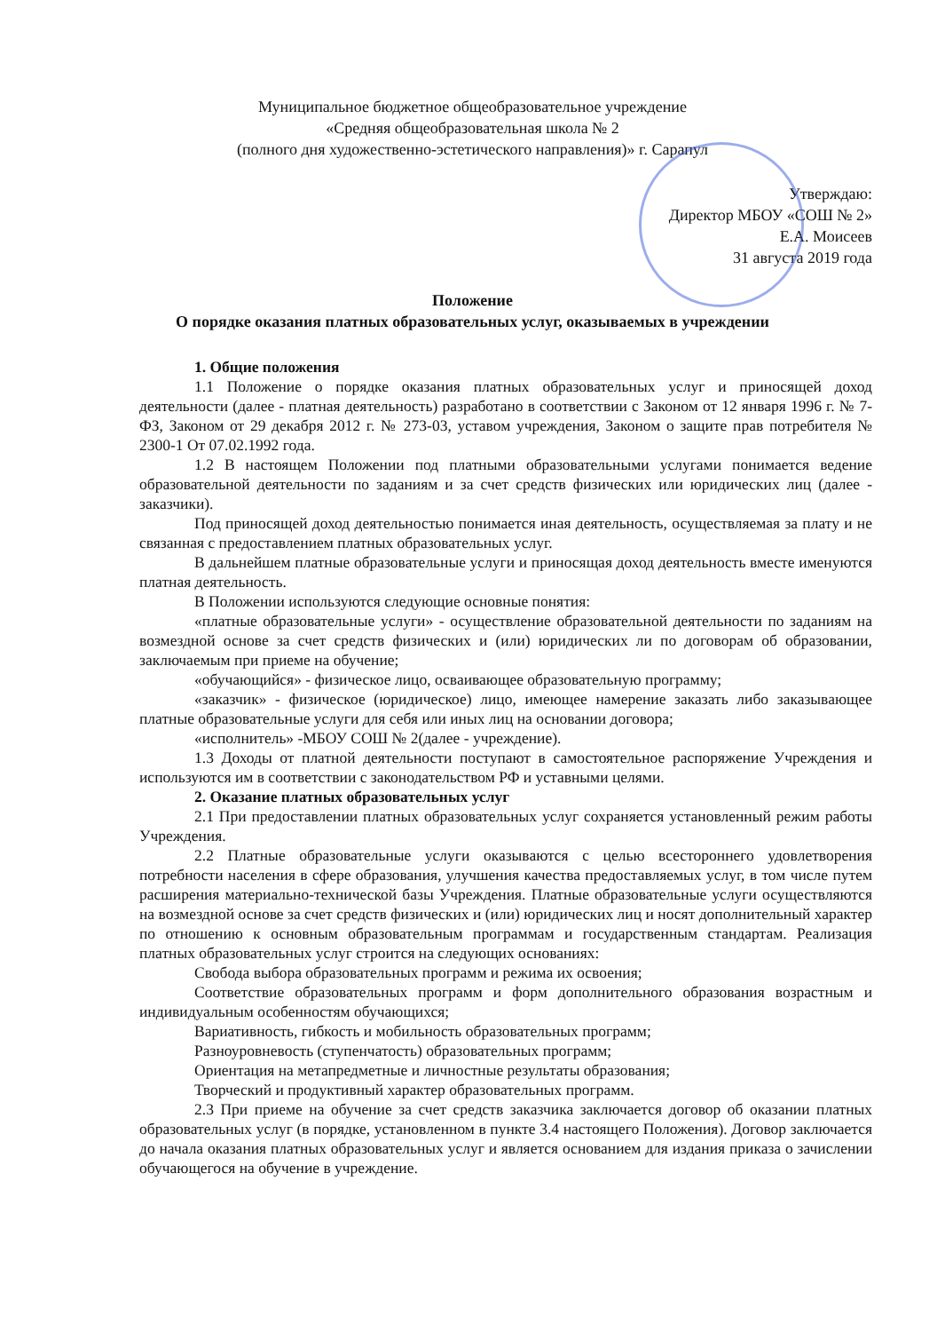Муниципальное бюджетное общеобразовательное учреждение
«Средняя общеобразовательная школа № 2
(полного дня художественно-эстетического направления)» г. Сарапул
Утверждаю:
Директор МБОУ «СОШ № 2»
Е.А. Моисеев
31 августа 2019 года
Положение
О порядке оказания платных образовательных услуг, оказываемых в учреждении
1. Общие положения
1.1 Положение о порядке оказания платных образовательных услуг и приносящей доход деятельности (далее - платная деятельность) разработано в соответствии с Законом от 12 января 1996 г. № 7-ФЗ, Законом от 29 декабря 2012 г. № 273-03, уставом учреждения, Законом о защите прав потребителя № 2300-1 От 07.02.1992 года.
1.2 В настоящем Положении под платными образовательными услугами понимается ведение образовательной деятельности по заданиям и за счет средств физических или юридических лиц (далее - заказчики).
Под приносящей доход деятельностью понимается иная деятельность, осуществляемая за плату и не связанная с предоставлением платных образовательных услуг.
В дальнейшем платные образовательные услуги и приносящая доход деятельность вместе именуются платная деятельность.
В Положении используются следующие основные понятия:
«платные образовательные услуги» - осуществление образовательной деятельности по заданиям на возмездной основе за счет средств физических и (или) юридических ли по договорам об образовании, заключаемым при приеме на обучение;
«обучающийся» - физическое лицо, осваивающее образовательную программу;
«заказчик» - физическое (юридическое) лицо, имеющее намерение заказать либо заказывающее платные образовательные услуги для себя или иных лиц на основании договора;
«исполнитель» -МБОУ СОШ № 2(далее - учреждение).
1.3 Доходы от платной деятельности поступают в самостоятельное распоряжение Учреждения и используются им в соответствии с законодательством РФ и уставными целями.
2. Оказание платных образовательных услуг
2.1 При предоставлении платных образовательных услуг сохраняется установленный режим работы Учреждения.
2.2 Платные образовательные услуги оказываются с целью всестороннего удовлетворения потребности населения в сфере образования, улучшения качества предоставляемых услуг, в том числе путем расширения материально-технической базы Учреждения. Платные образовательные услуги осуществляются на возмездной основе за счет средств физических и (или) юридических лиц и носят дополнительный характер по отношению к основным образовательным программам и государственным стандартам. Реализация платных образовательных услуг строится на следующих основаниях:
Свобода выбора образовательных программ и режима их освоения;
Соответствие образовательных программ и форм дополнительного образования возрастным и индивидуальным особенностям обучающихся;
Вариативность, гибкость и мобильность образовательных программ;
Разноуровневость (ступенчатость) образовательных программ;
Ориентация на метапредметные и личностные результаты образования;
Творческий и продуктивный характер образовательных программ.
2.3 При приеме на обучение за счет средств заказчика заключается договор об оказании платных образовательных услуг (в порядке, установленном в пункте 3.4 настоящего Положения). Договор заключается до начала оказания платных образовательных услуг и является основанием для издания приказа о зачислении обучающегося на обучение в учреждение.